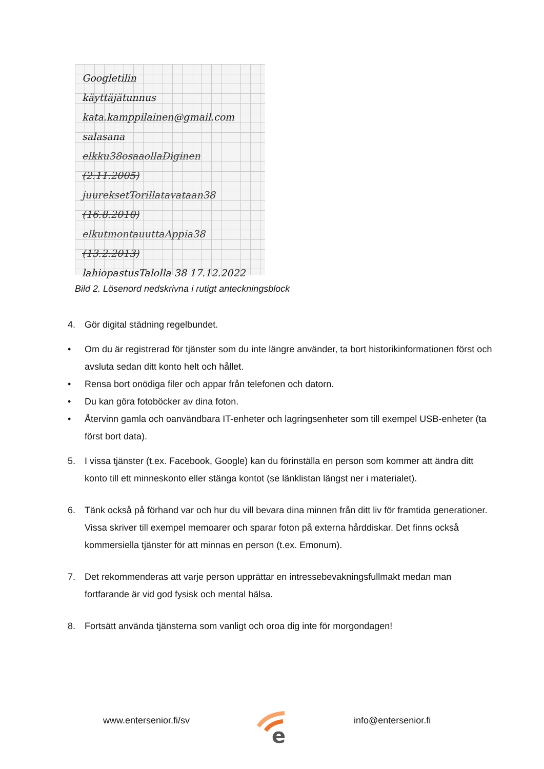Googletilin
käyttäjätunnus
kata.kamppilainen@gmail.com
salasana
elkku38osaaollaDiginen (2.11.2005)
juureksetTorillatavataan38 (16.8.2010)
elkutmontauuttaAppia38 (13.2.2013)
lahiopastusTalolla 38 17.12.2022
Bild 2. Lösenord nedskrivna i rutigt anteckningsblock
4. Gör digital städning regelbundet.
• Om du är registrerad för tjänster som du inte längre använder, ta bort historikinformationen först och avsluta sedan ditt konto helt och hållet.
• Rensa bort onödiga filer och appar från telefonen och datorn.
• Du kan göra fotoböcker av dina foton.
• Återvinn gamla och oanvändbara IT-enheter och lagringsenheter som till exempel USB-enheter (ta först bort data).
5. I vissa tjänster (t.ex. Facebook, Google) kan du förinställa en person som kommer att ändra ditt konto till ett minneskonto eller stänga kontot (se länklistan längst ner i materialet).
6. Tänk också på förhand var och hur du vill bevara dina minnen från ditt liv för framtida generationer. Vissa skriver till exempel memoarer och sparar foton på externa hårddiskar. Det finns också kommersiella tjänster för att minnas en person (t.ex. Emonum).
7. Det rekommenderas att varje person upprättar en intressebevakningsfullmakt medan man fortfarande är vid god fysisk och mental hälsa.
8. Fortsätt använda tjänsterna som vanligt och oroa dig inte för morgondagen!
www.entersenior.fi/sv
e
info@entersenior.fi